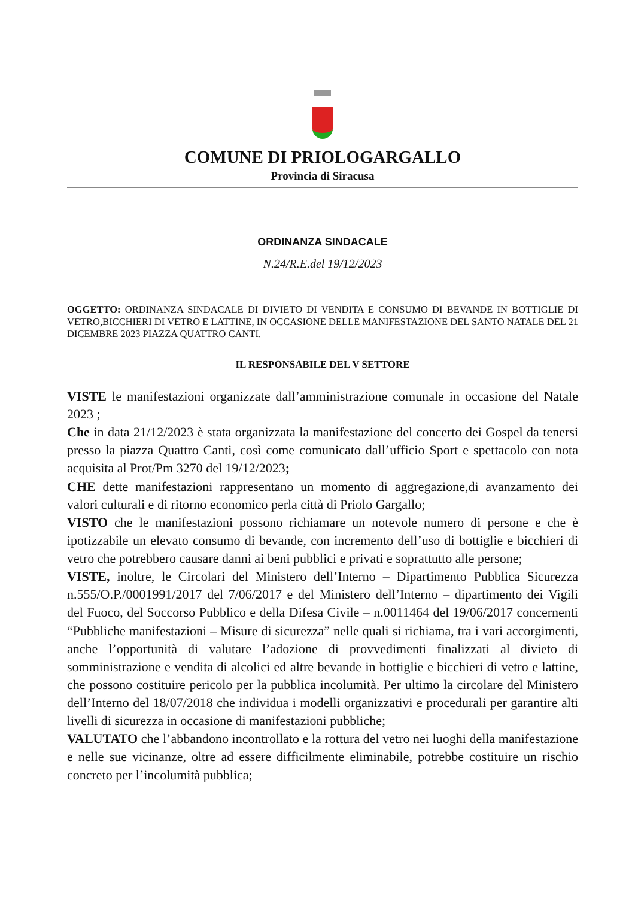COMUNE DI PRIOLOGARGALLO
Provincia di Siracusa
ORDINANZA SINDACALE
N.24/R.E.del 19/12/2023
OGGETTO: ORDINANZA SINDACALE DI DIVIETO DI VENDITA E CONSUMO DI BEVANDE IN BOTTIGLIE DI VETRO,BICCHIERI DI VETRO E LATTINE, IN OCCASIONE DELLE MANIFESTAZIONE DEL SANTO NATALE DEL 21 DICEMBRE 2023 PIAZZA QUATTRO CANTI.
IL RESPONSABILE DEL V SETTORE
VISTE le manifestazioni organizzate dall’amministrazione comunale in occasione del Natale 2023 ;
Che in data 21/12/2023 è stata organizzata la manifestazione del concerto dei Gospel da tenersi presso la piazza Quattro Canti, così come comunicato dall’ufficio Sport e spettacolo con nota acquisita al Prot/Pm 3270 del 19/12/2023;
CHE dette manifestazioni rappresentano un momento di aggregazione,di avanzamento dei valori culturali e di ritorno economico perla città di Priolo Gargallo;
VISTO che le manifestazioni possono richiamare un notevole numero di persone e che è ipotizzabile un elevato consumo di bevande, con incremento dell’uso di bottiglie e bicchieri di vetro che potrebbero causare danni ai beni pubblici e privati e soprattutto alle persone;
VISTE, inoltre, le Circolari del Ministero dell’Interno – Dipartimento Pubblica Sicurezza n.555/O.P./0001991/2017 del 7/06/2017 e del Ministero dell’Interno – dipartimento dei Vigili del Fuoco, del Soccorso Pubblico e della Difesa Civile – n.0011464 del 19/06/2017 concernenti “Pubbliche manifestazioni – Misure di sicurezza” nelle quali si richiama, tra i vari accorgimenti, anche l’opportunità di valutare l’adozione di provvedimenti finalizzati al divieto di somministrazione e vendita di alcolici ed altre bevande in bottiglie e bicchieri di vetro e lattine, che possono costituire pericolo per la pubblica incolumità. Per ultimo la circolare del Ministero dell’Interno del 18/07/2018 che individua i modelli organizzativi e procedurali per garantire alti livelli di sicurezza in occasione di manifestazioni pubbliche;
VALUTATO che l’abbandono incontrollato e la rottura del vetro nei luoghi della manifestazione e nelle sue vicinanze, oltre ad essere difficilmente eliminabile, potrebbe costituire un rischio concreto per l’incolumità pubblica;